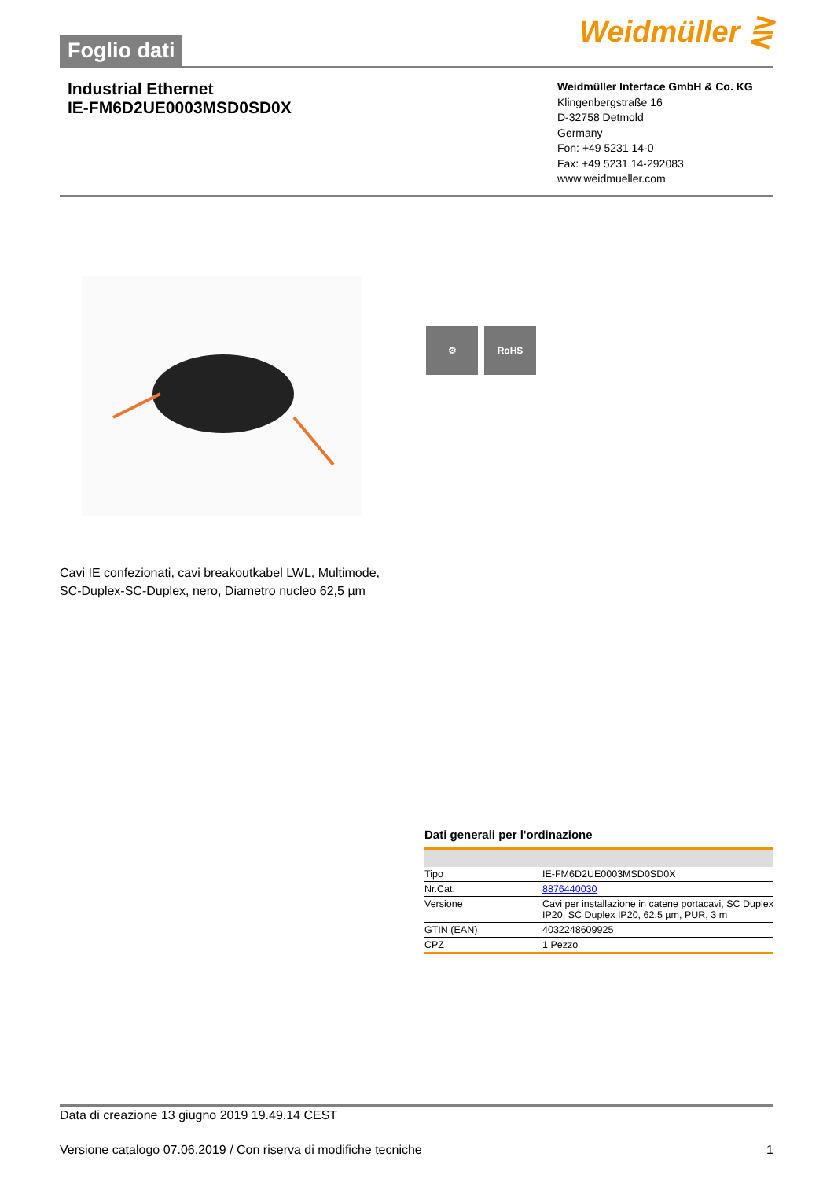Foglio dati
Weidmüller ⋛
Industrial Ethernet
IE-FM6D2UE0003MSD0SD0X
Weidmüller Interface GmbH & Co. KG
Klingenbergstraße 16
D-32758 Detmold
Germany
Fon: +49 5231 14-0
Fax: +49 5231 14-292083
www.weidmueller.com
⚙ RoHS
Cavi IE confezionati, cavi breakoutkabel LWL, Multimode,
SC-Duplex-SC-Duplex, nero, Diametro nucleo 62,5 µm
Dati generali per l'ordinazione
| Tipo | IE-FM6D2UE0003MSD0SD0X |
| Nr.Cat. | 8876440030 |
| Versione | Cavi per installazione in catene portacavi, SC Duplex IP20, SC Duplex IP20, 62.5 µm, PUR, 3 m |
| GTIN (EAN) | 4032248609925 |
| CPZ | 1 Pezzo |
Data di creazione 13 giugno 2019 19.49.14 CEST
Versione catalogo 07.06.2019 / Con riserva di modifiche tecniche 1